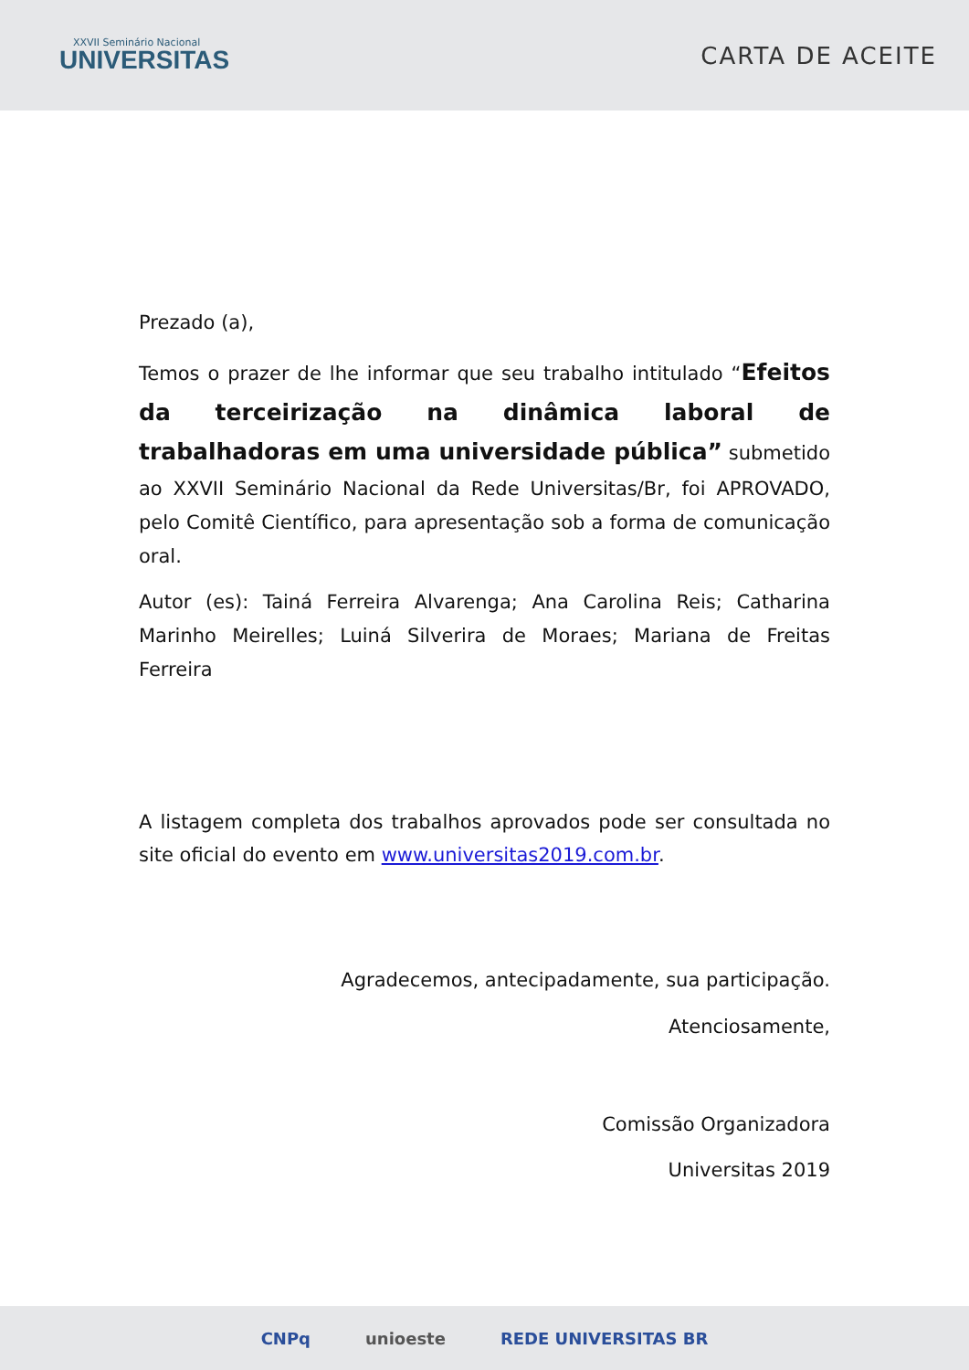XXVII Seminário Nacional
UNIVERSITAS
CARTA DE ACEITE
Prezado (a),
Temos o prazer de lhe informar que seu trabalho intitulado “Efeitos da terceirização na dinâmica laboral de trabalhadoras em uma universidade pública” submetido ao XXVII Seminário Nacional da Rede Universitas/Br, foi APROVADO, pelo Comitê Científico, para apresentação sob a forma de comunicação oral.
Autor (es): Tainá Ferreira Alvarenga; Ana Carolina Reis; Catharina Marinho Meirelles; Luiná Silverira de Moraes; Mariana de Freitas Ferreira
A listagem completa dos trabalhos aprovados pode ser consultada no site oficial do evento em www.universitas2019.com.br.
Agradecemos, antecipadamente, sua participação.
Atenciosamente,
Comissão Organizadora
Universitas 2019
CNPq unioeste REDE UNIVERSITAS BR